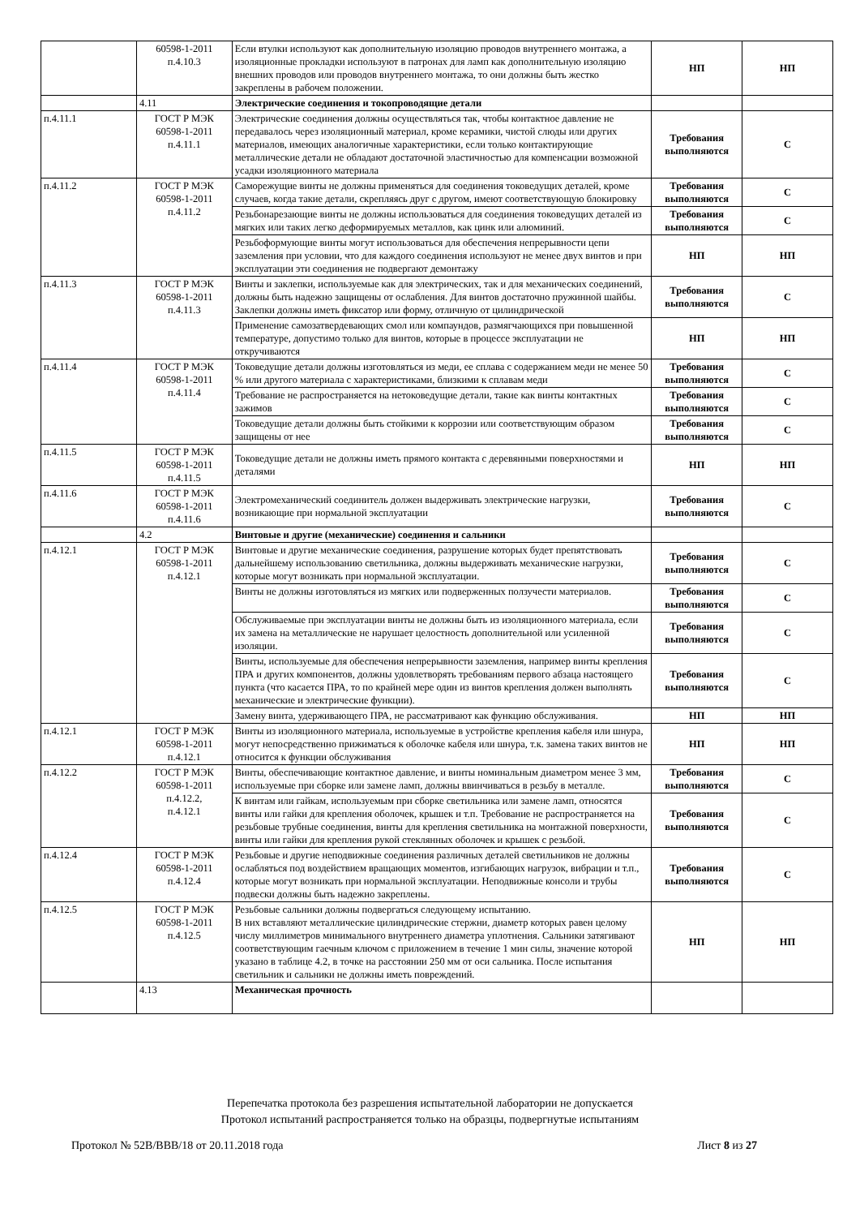| | 60598-1-2011 п.4.10.3 | Если втулки используют как дополнительную изоляцию проводов внутреннего монтажа, а изоляционные прокладки используют в патронах для ламп как дополнительную изоляцию внешних проводов или проводов внутреннего монтажа, то они должны быть жестко закреплены в рабочем положении. | НП | НП |
| | 4.11 | Электрические соединения и токопроводящие детали | | |
| п.4.11.1 | ГОСТ Р МЭК 60598-1-2011 п.4.11.1 | Электрические соединения должны осуществляться так, чтобы контактное давление не передавалось через изоляционный материал, кроме керамики, чистой слюды или других материалов, имеющих аналогичные характеристики, если только контактирующие металлические детали не обладают достаточной эластичностью для компенсации возможной усадки изоляционного материала | Требования выполняются | С |
| п.4.11.2 | ГОСТ Р МЭК 60598-1-2011 п.4.11.2 | Саморежущие винты не должны применяться для соединения токоведущих деталей, кроме случаев, когда такие детали, скрепляясь друг с другом, имеют соответствующую блокировку | Требования выполняются | С |
| | | Резьбонарезающие винты не должны использоваться для соединения токоведущих деталей из мягких или таких легко деформируемых металлов, как цинк или алюминий. | Требования выполняются | С |
| | | Резьбоформующие винты могут использоваться для обеспечения непрерывности цепи заземления при условии, что для каждого соединения используют не менее двух винтов и при эксплуатации эти соединения не подвергают демонтажу | НП | НП |
| п.4.11.3 | ГОСТ Р МЭК 60598-1-2011 п.4.11.3 | Винты и заклепки, используемые как для электрических, так и для механических соединений, должны быть надежно защищены от ослабления. Для винтов достаточно пружинной шайбы. Заклепки должны иметь фиксатор или форму, отличную от цилиндрической | Требования выполняются | С |
| | | Применение самозатвердевающих смол или компаундов, размягчающихся при повышенной температуре, допустимо только для винтов, которые в процессе эксплуатации не откручиваются | НП | НП |
| п.4.11.4 | ГОСТ Р МЭК 60598-1-2011 п.4.11.4 | Токоведущие детали должны изготовляться из меди, ее сплава с содержанием меди не менее 50 % или другого материала с характеристиками, близкими к сплавам меди | Требования выполняются | С |
| | | Требование не распространяется на нетоковедущие детали, такие как винты контактных зажимов | Требования выполняются | С |
| | | Токоведущие детали должны быть стойкими к коррозии или соответствующим образом защищены от нее | Требования выполняются | С |
| п.4.11.5 | ГОСТ Р МЭК 60598-1-2011 п.4.11.5 | Токоведущие детали не должны иметь прямого контакта с деревянными поверхностями и деталями | НП | НП |
| п.4.11.6 | ГОСТ Р МЭК 60598-1-2011 п.4.11.6 | Электромеханический соединитель должен выдерживать электрические нагрузки, возникающие при нормальной эксплуатации | Требования выполняются | С |
| | 4.2 | Винтовые и другие (механические) соединения и сальники | | |
| п.4.12.1 | ГОСТ Р МЭК 60598-1-2011 п.4.12.1 | Винтовые и другие механические соединения, разрушение которых будет препятствовать дальнейшему использованию светильника, должны выдерживать механические нагрузки, которые могут возникать при нормальной эксплуатации. | Требования выполняются | С |
| | | Винты не должны изготовляться из мягких или подверженных ползучести материалов. | Требования выполняются | С |
| | | Обслуживаемые при эксплуатации винты не должны быть из изоляционного материала, если их замена на металлические не нарушает целостность дополнительной или усиленной изоляции. | Требования выполняются | С |
| | | Винты, используемые для обеспечения непрерывности заземления, например винты крепления ПРА и других компонентов, должны удовлетворять требованиям первого абзаца настоящего пункта (что касается ПРА, то по крайней мере один из винтов крепления должен выполнять механические и электрические функции). | Требования выполняются | С |
| | | Замену винта, удерживающего ПРА, не рассматривают как функцию обслуживания. | НП | НП |
| п.4.12.1 | ГОСТ Р МЭК 60598-1-2011 п.4.12.1 | Винты из изоляционного материала, используемые в устройстве крепления кабеля или шнура, могут непосредственно прижиматься к оболочке кабеля или шнура, т.к. замена таких винтов не относится к функции обслуживания | НП | НП |
| п.4.12.2 | ГОСТ Р МЭК 60598-1-2011 п.4.12.2, п.4.12.1 | Винты, обеспечивающие контактное давление, и винты номинальным диаметром менее 3 мм, используемые при сборке или замене ламп, должны ввинчиваться в резьбу в металле. | Требования выполняются | С |
| | | К винтам или гайкам, используемым при сборке светильника или замене ламп, относятся винты или гайки для крепления оболочек, крышек и т.п. Требование не распространяется на резьбовые трубные соединения, винты для крепления светильника на монтажной поверхности, винты или гайки для крепления рукой стеклянных оболочек и крышек с резьбой. | Требования выполняются | С |
| п.4.12.4 | ГОСТ Р МЭК 60598-1-2011 п.4.12.4 | Резьбовые и другие неподвижные соединения различных деталей светильников не должны ослабляться под воздействием вращающих моментов, изгибающих нагрузок, вибрации и т.п., которые могут возникать при нормальной эксплуатации. Неподвижные консоли и трубы подвески должны быть надежно закреплены. | Требования выполняются | С |
| п.4.12.5 | ГОСТ Р МЭК 60598-1-2011 п.4.12.5 | Резьбовые сальники должны подвергаться следующему испытанию. В них вставляют металлические цилиндрические стержни, диаметр которых равен целому числу миллиметров минимального внутреннего диаметра уплотнения. Сальники затягивают соответствующим гаечным ключом с приложением в течение 1 мин силы, значение которой указано в таблице 4.2, в точке на расстоянии 250 мм от оси сальника. После испытания светильник и сальники не должны иметь повреждений. | НП | НП |
| | 4.13 | Механическая прочность | | |
Перепечатка протокола без разрешения испытательной лаборатории не допускается
Протокол испытаний распространяется только на образцы, подвергнутые испытаниям
Протокол № 52В/ВВВ/18 от 20.11.2018 года Лист 8 из 27